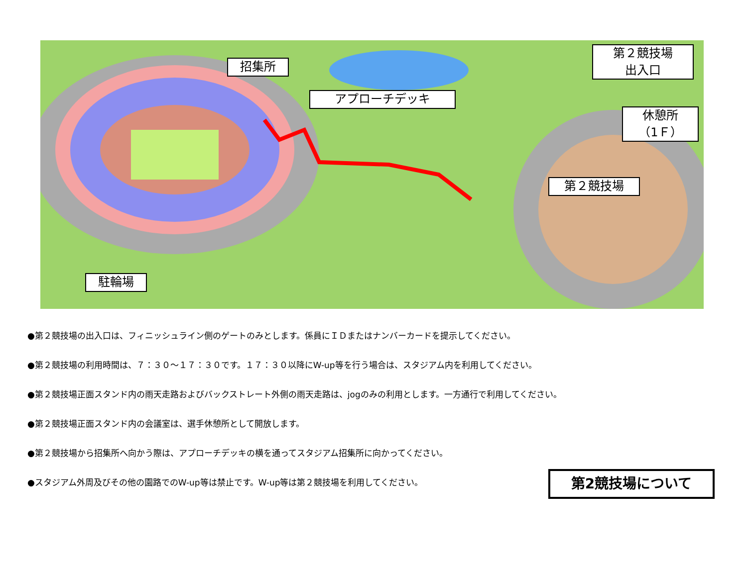招集所
アプローチデッキ
第２競技場
出入口
休憩所
（1Ｆ）
第２競技場
駐輪場
●第２競技場の出入口は、フィニッシュライン側のゲートのみとします。係員にＩＤまたはナンバーカードを提示してください。
●第２競技場の利用時間は、７：３０～１７：３０です。１７：３０以降にW-up等を行う場合は、スタジアム内を利用してください。
●第２競技場正面スタンド内の雨天走路およびバックストレート外側の雨天走路は、jogのみの利用とします。一方通行で利用してください。
●第２競技場正面スタンド内の会議室は、選手休憩所として開放します。
●第２競技場から招集所へ向かう際は、アプローチデッキの横を通ってスタジアム招集所に向かってください。
●スタジアム外周及びその他の園路でのW-up等は禁止です。W-up等は第２競技場を利用してください。
第2競技場について